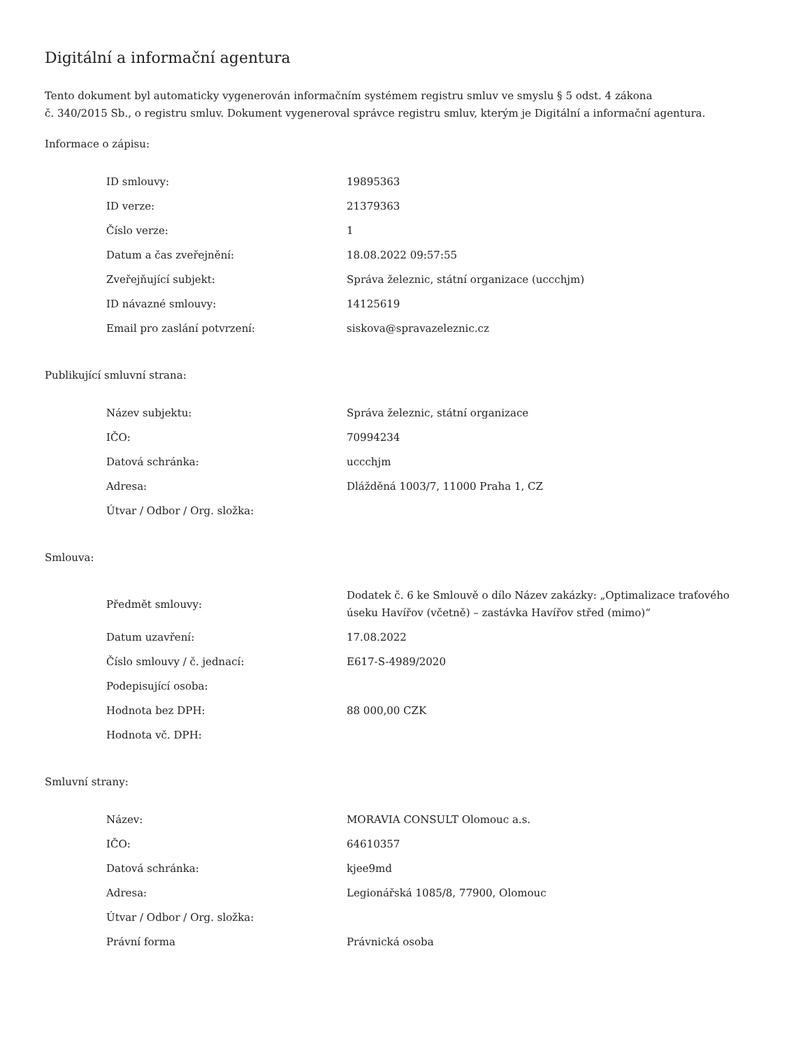Digitální a informační agentura
Tento dokument byl automaticky vygenerován informačním systémem registru smluv ve smyslu § 5 odst. 4 zákona
č. 340/2015 Sb., o registru smluv. Dokument vygeneroval správce registru smluv, kterým je Digitální a informační agentura.
Informace o zápisu:
| ID smlouvy: | 19895363 |
| ID verze: | 21379363 |
| Číslo verze: | 1 |
| Datum a čas zveřejnění: | 18.08.2022 09:57:55 |
| Zveřejňující subjekt: | Správa železnic, státní organizace (uccchjm) |
| ID návazné smlouvy: | 14125619 |
| Email pro zaslání potvrzení: | siskova@spravazeleznic.cz |
Publikující smluvní strana:
| Název subjektu: | Správa železnic, státní organizace |
| IČO: | 70994234 |
| Datová schránka: | uccchjm |
| Adresa: | Dlážděná 1003/7, 11000 Praha 1, CZ |
| Útvar / Odbor / Org. složka: | |
Smlouva:
| Předmět smlouvy: | Dodatek č. 6 ke Smlouvě o dílo Název zakázky: „Optimalizace traťového úseku Havířov (včetně) – zastávka Havířov střed (mimo)“ |
| Datum uzavření: | 17.08.2022 |
| Číslo smlouvy / č. jednací: | E617-S-4989/2020 |
| Podepisující osoba: | |
| Hodnota bez DPH: | 88 000,00 CZK |
| Hodnota vč. DPH: | |
Smluvní strany:
| Název: | MORAVIA CONSULT Olomouc a.s. |
| IČO: | 64610357 |
| Datová schránka: | kjee9md |
| Adresa: | Legionářská 1085/8, 77900, Olomouc |
| Útvar / Odbor / Org. složka: | |
| Právní forma | Právnická osoba |